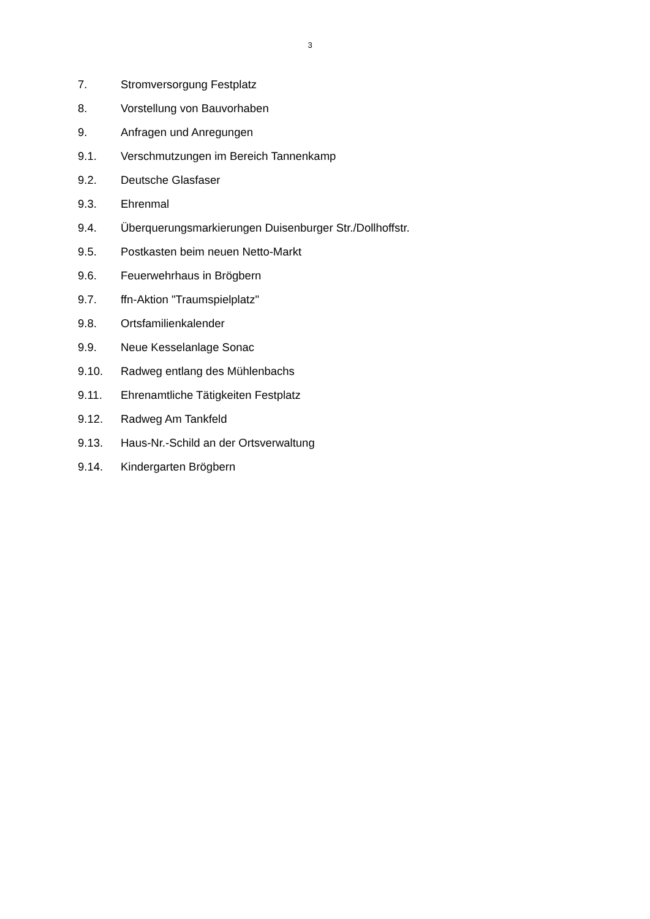3
7. Stromversorgung Festplatz
8. Vorstellung von Bauvorhaben
9. Anfragen und Anregungen
9.1. Verschmutzungen im Bereich Tannenkamp
9.2. Deutsche Glasfaser
9.3. Ehrenmal
9.4. Überquerungsmarkierungen Duisenburger Str./Dollhoffstr.
9.5. Postkasten beim neuen Netto-Markt
9.6. Feuerwehrhaus in Brögbern
9.7. ffn-Aktion "Traumspielplatz"
9.8. Ortsfamilienkalender
9.9. Neue Kesselanlage Sonac
9.10. Radweg entlang des Mühlenbachs
9.11. Ehrenamtliche Tätigkeiten Festplatz
9.12. Radweg Am Tankfeld
9.13. Haus-Nr.-Schild an der Ortsverwaltung
9.14. Kindergarten Brögbern